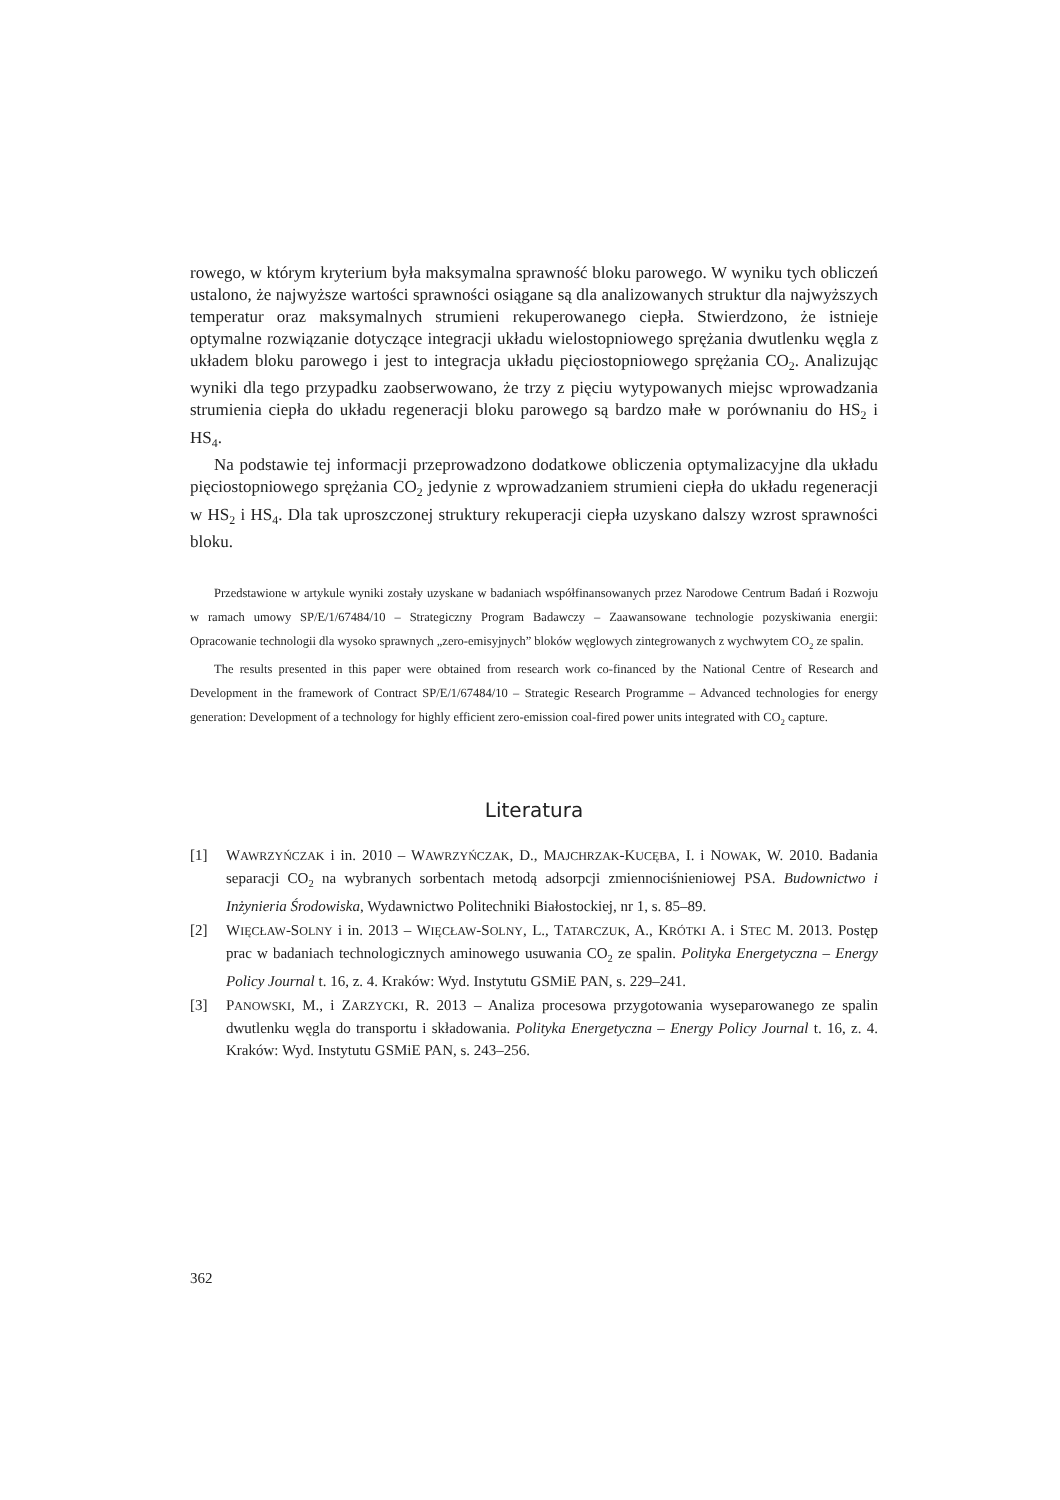rowego, w którym kryterium była maksymalna sprawność bloku parowego. W wyniku tych obliczeń ustalono, że najwyższe wartości sprawności osiągane są dla analizowanych struktur dla najwyższych temperatur oraz maksymalnych strumieni rekuperowanego ciepła. Stwierdzono, że istnieje optymalne rozwiązanie dotyczące integracji układu wielostopniowego sprężania dwutlenku węgla z układem bloku parowego i jest to integracja układu pięciostopniowego sprężania CO<sub>2</sub>. Analizując wyniki dla tego przypadku zaobserwowano, że trzy z pięciu wytypowanych miejsc wprowadzania strumienia ciepła do układu regeneracji bloku parowego są bardzo małe w porównaniu do HS<sub>2</sub> i HS<sub>4</sub>.
Na podstawie tej informacji przeprowadzono dodatkowe obliczenia optymalizacyjne dla układu pięciostopniowego sprężania CO<sub>2</sub> jedynie z wprowadzaniem strumieni ciepła do układu regeneracji w HS<sub>2</sub> i HS<sub>4</sub>. Dla tak uproszczonej struktury rekuperacji ciepła uzyskano dalszy wzrost sprawności bloku.
Przedstawione w artykule wyniki zostały uzyskane w badaniach współfinansowanych przez Narodowe Centrum Badań i Rozwoju w ramach umowy SP/E/1/67484/10 – Strategiczny Program Badawczy – Zaawansowane technologie pozyskiwania energii: Opracowanie technologii dla wysoko sprawnych „zero-emisyjnych” bloków węglowych zintegrowanych z wychwytem CO<sub>2</sub> ze spalin.
The results presented in this paper were obtained from research work co-financed by the National Centre of Research and Development in the framework of Contract SP/E/1/67484/10 – Strategic Research Programme – Advanced technologies for energy generation: Development of a technology for highly efficient zero-emission coal-fired power units integrated with CO<sub>2</sub> capture.
Literatura
[1] WAWRZYŃCZAK i in. 2010 – WAWRZYŃCZAK, D., MAJCHRZAK-KUCĘBA, I. i NOWAK, W. 2010. Badania separacji CO<sub>2</sub> na wybranych sorbentach metodą adsorpcji zmiennociśnieniowej PSA. Budownictwo i Inżynieria Środowiska, Wydawnictwo Politechniki Białostockiej, nr 1, s. 85–89.
[2] WIĘCŁAW-SOLNY i in. 2013 – WIĘCŁAW-SOLNY, L., TATARCZUK, A., KRÓTKI A. i STEC M. 2013. Postęp prac w badaniach technologicznych aminowego usuwania CO<sub>2</sub> ze spalin. Polityka Energetyczna – Energy Policy Journal t. 16, z. 4. Kraków: Wyd. Instytutu GSMiE PAN, s. 229–241.
[3] PANOWSKI, M., i ZARZYCKI, R. 2013 – Analiza procesowa przygotowania wyseparowanego ze spalin dwutlenku węgla do transportu i składowania. Polityka Energetyczna – Energy Policy Journal t. 16, z. 4. Kraków: Wyd. Instytutu GSMiE PAN, s. 243–256.
362